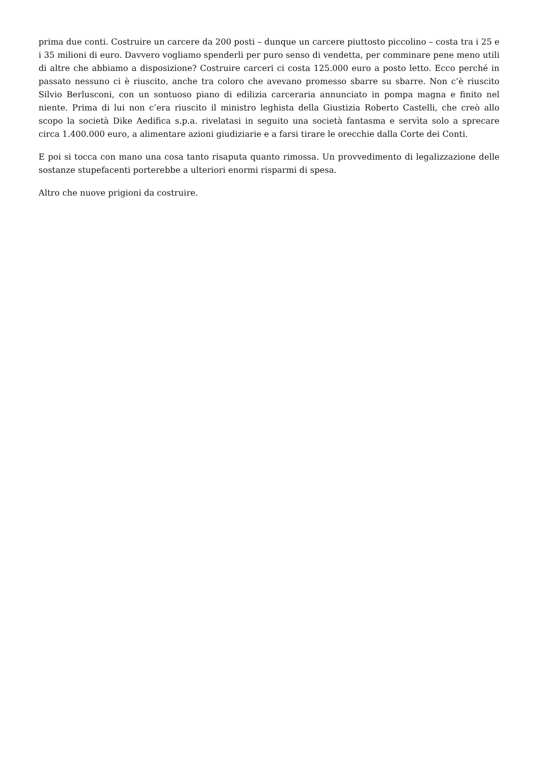prima due conti. Costruire un carcere da 200 posti – dunque un carcere piuttosto piccolino – costa tra i 25 e i 35 milioni di euro. Davvero vogliamo spenderli per puro senso di vendetta, per comminare pene meno utili di altre che abbiamo a disposizione? Costruire carceri ci costa 125.000 euro a posto letto. Ecco perché in passato nessuno ci è riuscito, anche tra coloro che avevano promesso sbarre su sbarre. Non c’è riuscito Silvio Berlusconi, con un sontuoso piano di edilizia carceraria annunciato in pompa magna e finito nel niente. Prima di lui non c’era riuscito il ministro leghista della Giustizia Roberto Castelli, che creò allo scopo la società Dike Aedifica s.p.a. rivelatasi in seguito una società fantasma e servìta solo a sprecare circa 1.400.000 euro, a alimentare azioni giudiziarie e a farsi tirare le orecchie dalla Corte dei Conti.
E poi si tocca con mano una cosa tanto risaputa quanto rimossa. Un provvedimento di legalizzazione delle sostanze stupefacenti porterebbe a ulteriori enormi risparmi di spesa.
Altro che nuove prigioni da costruire.